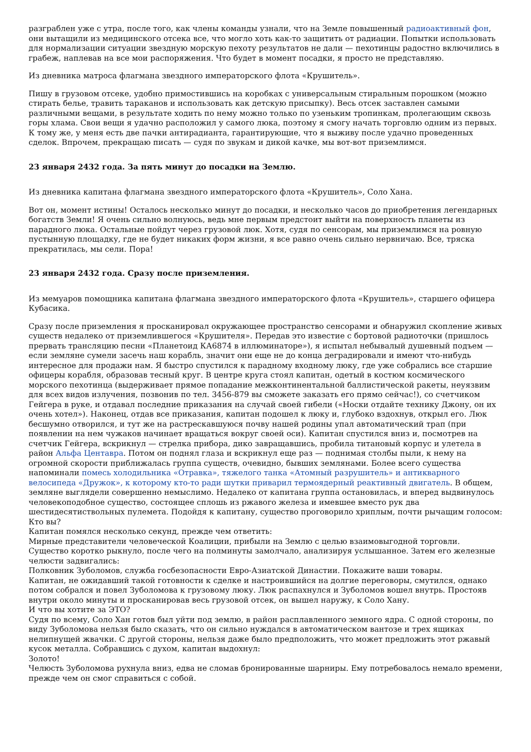разграблен уже с утра, после того, как члены команды узнали, что на Земле повышенный радиоактивный фон, они вытащили из медицинского отсека все, что могло хоть как-то защитить от радиации. Попытки использовать для нормализации ситуации звездную морскую пехоту результатов не дали — пехотинцы радостно включились в грабеж, наплевав на все мои распоряжения. Что будет в момент посадки, я просто не представляю.
Из дневника матроса флагмана звездного императорского флота «Крушитель».
Пишу в грузовом отсеке, удобно примостившись на коробках с универсальным стиральным порошком (можно стирать белье, травить тараканов и использовать как детскую присыпку). Весь отсек заставлен самыми различными вещами, в результате ходить по нему можно только по узеньким тропинкам, пролегающим сквозь горы хлама. Свои вещи я удачно расположил у самого люка, поэтому я смогу начать торговлю одним из первых. К тому же, у меня есть две пачки антирадианта, гарантирующие, что я выживу после удачно проведенных сделок. Впрочем, прекращаю писать — судя по звукам и дикой качке, мы вот-вот приземлимся.
23 января 2432 года. За пять минут до посадки на Землю.
Из дневника капитана флагмана звездного императорского флота «Крушитель», Соло Хана.
Вот он, момент истины! Осталось несколько минут до посадки, и несколько часов до приобретения легендарных богатств Земли! Я очень сильно волнуюсь, ведь мне первым предстоит выйти на поверхность планеты из парадного люка. Остальные пойдут через грузовой люк. Хотя, судя по сенсорам, мы приземлимся на ровную пустынную площадку, где не будет никаких форм жизни, я все равно очень сильно нервничаю. Все, тряска прекратилась, мы сели. Пора!
23 января 2432 года. Сразу после приземления.
Из мемуаров помощника капитана флагмана звездного императорского флота «Крушитель», старшего офицера Кубасика.
Сразу после приземления я просканировал окружающее пространство сенсорами и обнаружил скопление живых существ недалеко от приземлившегося «Крушителя». Передав это известие с бортовой радиоточки (пришлось прервать трансляцию песни «Планетоид КА6874 в иллюминаторе»), я испытал небывалый душевный подъем — если земляне сумели засечь наш корабль, значит они еще не до конца деградировали и имеют что-нибудь интересное для продажи нам. Я быстро спустился к парадному входному люку, где уже собрались все старшие офицеры корабля, образовав тесный круг. В центре круга стоял капитан, одетый в костюм космического морского пехотинца (выдерживает прямое попадание межконтинентальной баллистической ракеты, неуязвим для всех видов излучения, позвонив по тел. 3456-879 вы сможете заказать его прямо сейчас!), со счетчиком Гейгера в руке, и отдавал последние приказания на случай своей гибели («Носки отдайте технику Джону, он их очень хотел»). Наконец, отдав все приказания, капитан подошел к люку и, глубоко вздохнув, открыл его. Люк бесшумно отворился, и тут же на растрескавшуюся почву нашей родины упал автоматический трап (при появлении на нем чужаков начинает вращаться вокруг своей оси). Капитан спустился вниз и, посмотрев на счетчик Гейгера, вскрикнул — стрелка прибора, дико завращавшись, пробила титановый корпус и улетела в район Альфа Центавра. Потом он поднял глаза и вскрикнул еще раз — поднимая столбы пыли, к нему на огромной скорости приближалась группа существ, очевидно, бывших землянами. Более всего существа напоминали помесь холодильника «Отравка», тяжелого танка «Атомный разрушитель» и антикварного велосипеда «Дружок», к которому кто-то ради шутки приварил термоядерный реактивный двигатель. В общем, земляне выглядели совершенно немыслимо. Недалеко от капитана группа остановилась, и вперед выдвинулось человекоподобное существо, состоящее сплошь из ржавого железа и имевшее вместо рук два шестидесятиствольных пулемета. Подойдя к капитану, существо проговорило хриплым, почти рычащим голосом:
Кто вы?
Капитан помялся несколько секунд, прежде чем ответить:
Мирные представители человеческой Коалиции, прибыли на Землю с целью взаимовыгодной торговли.
Существо коротко рыкнуло, после чего на полминуты замолчало, анализируя услышанное. Затем его железные челюсти задвигались:
Полковник Зуболомов, служба госбезопасности Евро-Азиатской Династии. Покажите ваши товары.
Капитан, не ожидавший такой готовности к сделке и настроившийся на долгие переговоры, смутился, однако потом собрался и повел Зуболомова к грузовому люку. Люк распахнулся и Зуболомов вошел внутрь. Простояв внутри около минуты и просканировав весь грузовой отсек, он вышел наружу, к Соло Хану.
И что вы хотите за ЭТО?
Судя по всему, Соло Хан готов был уйти под землю, в район расплавленного земного ядра. С одной стороны, по виду Зуболомова нельзя было сказать, что он сильно нуждался в автоматическом вантозе и трех ящиках нелипнущей жвачки. С другой стороны, нельзя даже было предположить, что может предложить этот ржавый кусок металла. Собравшись с духом, капитан выдохнул:
Золото!
Челюсть Зуболомова рухнула вниз, едва не сломав бронированные шарниры. Ему потребовалось немало времени, прежде чем он смог справиться с собой.